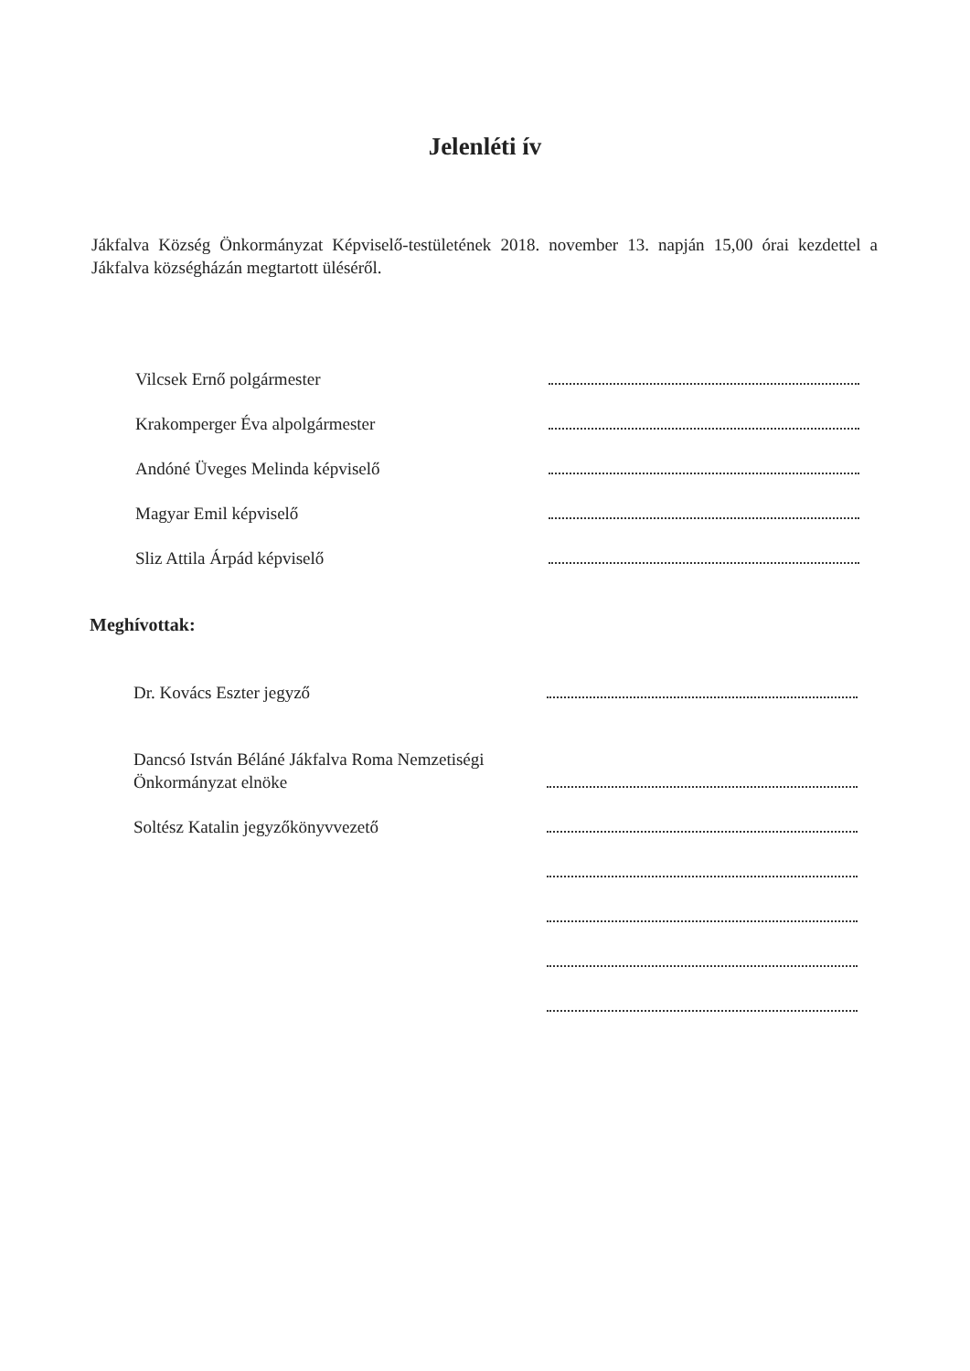Jelenléti ív
Jákfalva Község Önkormányzat Képviselő-testületének 2018. november 13. napján 15,00 órai kezdettel a Jákfalva községházán megtartott üléséről.
Vilcsek Ernő polgármester
Krakomperger Éva alpolgármester
Andóné Üveges Melinda képviselő
Magyar Emil képviselő
Sliz Attila Árpád képviselő
Meghívottak:
Dr. Kovács Eszter jegyző
Dancsó István Béláné Jákfalva Roma Nemzetiségi Önkormányzat elnöke
Soltész Katalin jegyzőkönyvvezető